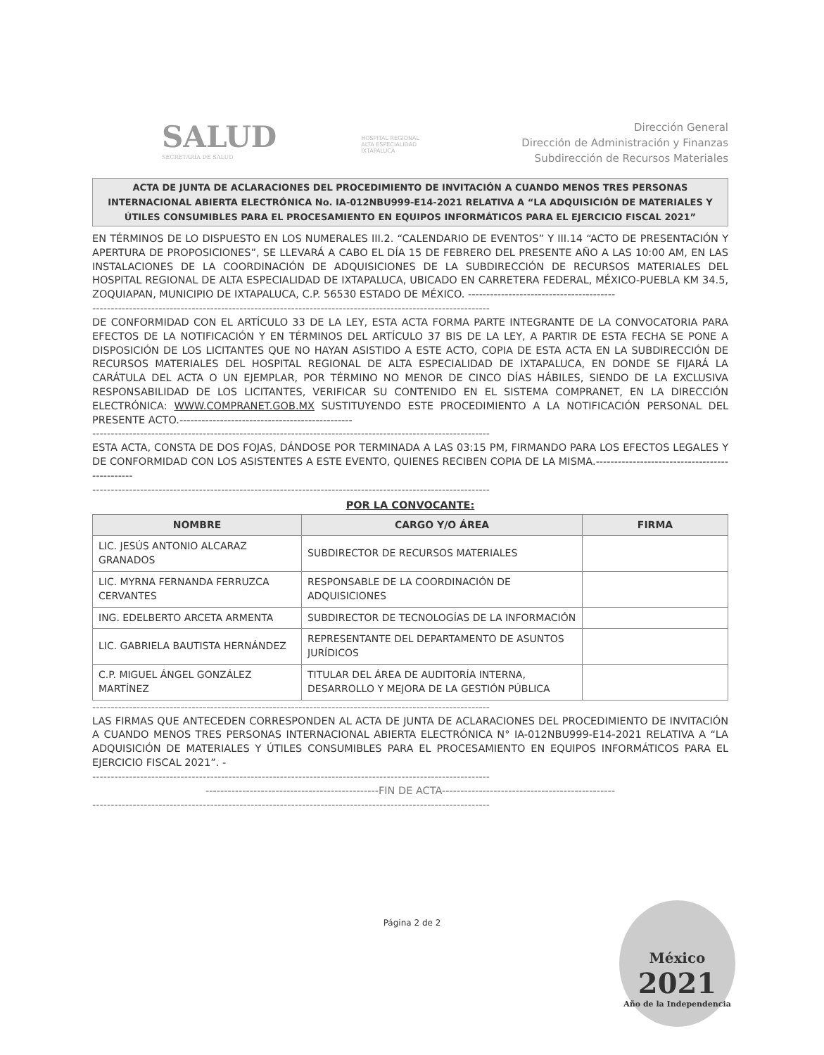SALUD
SECRETARÍA DE SALUD
HOSPITAL REGIONAL
ALTA ESPECIALIDAD
IXTAPALUCA
Dirección General
Dirección de Administración y Finanzas
Subdirección de Recursos Materiales
ACTA DE JUNTA DE ACLARACIONES DEL PROCEDIMIENTO DE INVITACIÓN A CUANDO MENOS TRES PERSONAS INTERNACIONAL ABIERTA ELECTRÓNICA No. IA-012NBU999-E14-2021 RELATIVA A “LA ADQUISICIÓN DE MATERIALES Y ÚTILES CONSUMIBLES PARA EL PROCESAMIENTO EN EQUIPOS INFORMÁTICOS PARA EL EJERCICIO FISCAL 2021”
EN TÉRMINOS DE LO DISPUESTO EN LOS NUMERALES III.2. “CALENDARIO DE EVENTOS” Y III.14 “ACTO DE PRESENTACIÓN Y APERTURA DE PROPOSICIONES”, SE LLEVARÁ A CABO EL DÍA 15 DE FEBRERO DEL PRESENTE AÑO A LAS 10:00 AM, EN LAS INSTALACIONES DE LA COORDINACIÓN DE ADQUISICIONES DE LA SUBDIRECCIÓN DE RECURSOS MATERIALES DEL HOSPITAL REGIONAL DE ALTA ESPECIALIDAD DE IXTAPALUCA, UBICADO EN CARRETERA FEDERAL, MÉXICO-PUEBLA KM 34.5, ZOQUIAPAN, MUNICIPIO DE IXTAPALUCA, C.P. 56530 ESTADO DE MÉXICO. ----------------------------------------
------------------------------------------------------------------------------------------------------------
DE CONFORMIDAD CON EL ARTÍCULO 33 DE LA LEY, ESTA ACTA FORMA PARTE INTEGRANTE DE LA CONVOCATORIA PARA EFECTOS DE LA NOTIFICACIÓN Y EN TÉRMINOS DEL ARTÍCULO 37 BIS DE LA LEY, A PARTIR DE ESTA FECHA SE PONE A DISPOSICIÓN DE LOS LICITANTES QUE NO HAYAN ASISTIDO A ESTE ACTO, COPIA DE ESTA ACTA EN LA SUBDIRECCIÓN DE RECURSOS MATERIALES DEL HOSPITAL REGIONAL DE ALTA ESPECIALIDAD DE IXTAPALUCA, EN DONDE SE FIJARÁ LA CARÁTULA DEL ACTA O UN EJEMPLAR, POR TÉRMINO NO MENOR DE CINCO DÍAS HÁBILES, SIENDO DE LA EXCLUSIVA RESPONSABILIDAD DE LOS LICITANTES, VERIFICAR SU CONTENIDO EN EL SISTEMA COMPRANET, EN LA DIRECCIÓN ELECTRÓNICA: WWW.COMPRANET.GOB.MX SUSTITUYENDO ESTE PROCEDIMIENTO A LA NOTIFICACIÓN PERSONAL DEL PRESENTE ACTO.-----------------------------------------------
------------------------------------------------------------------------------------------------------------
ESTA ACTA, CONSTA DE DOS FOJAS, DÁNDOSE POR TERMINADA A LAS 03:15 PM, FIRMANDO PARA LOS EFECTOS LEGALES Y DE CONFORMIDAD CON LOS ASISTENTES A ESTE EVENTO, QUIENES RECIBEN COPIA DE LA MISMA.-----------------------------------------------
------------------------------------------------------------------------------------------------------------
POR LA CONVOCANTE:
| NOMBRE | CARGO Y/O ÁREA | FIRMA |
| --- | --- | --- |
| LIC. JESÚS ANTONIO ALCARAZ GRANADOS | SUBDIRECTOR DE RECURSOS MATERIALES | |
| LIC. MYRNA FERNANDA FERRUZCA CERVANTES | RESPONSABLE DE LA COORDINACIÓN DE ADQUISICIONES | |
| ING. EDELBERTO ARCETA ARMENTA | SUBDIRECTOR DE TECNOLOGÍAS DE LA INFORMACIÓN | |
| LIC. GABRIELA BAUTISTA HERNÁNDEZ | REPRESENTANTE DEL DEPARTAMENTO DE ASUNTOS JURÍDICOS | |
| C.P. MIGUEL ÁNGEL GONZÁLEZ MARTÍNEZ | TITULAR DEL ÁREA DE AUDITORÍA INTERNA, DESARROLLO Y MEJORA DE LA GESTIÓN PÚBLICA | |
------------------------------------------------------------------------------------------------------------
LAS FIRMAS QUE ANTECEDEN CORRESPONDEN AL ACTA DE JUNTA DE ACLARACIONES DEL PROCEDIMIENTO DE INVITACIÓN A CUANDO MENOS TRES PERSONAS INTERNACIONAL ABIERTA ELECTRÓNICA N° IA-012NBU999-E14-2021 RELATIVA A “LA ADQUISICIÓN DE MATERIALES Y ÚTILES CONSUMIBLES PARA EL PROCESAMIENTO EN EQUIPOS INFORMÁTICOS PARA EL EJERCICIO FISCAL 2021”. -
------------------------------------------------------------------------------------------------------------
-----------------------------------------------FIN DE ACTA-----------------------------------------------
------------------------------------------------------------------------------------------------------------
Página 2 de 2
México
2021
Año de la Independencia